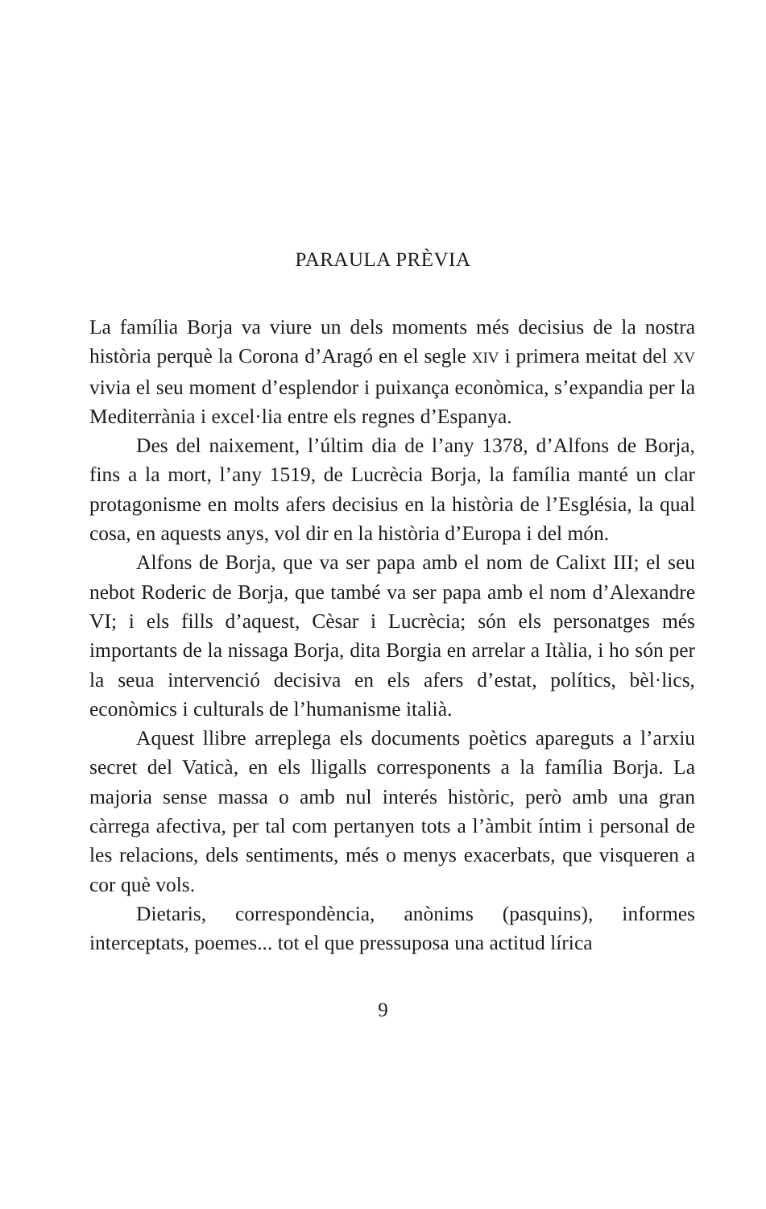PARAULA PRÈVIA
La família Borja va viure un dels moments més decisius de la nostra història perquè la Corona d’Aragó en el segle XIV i primera meitat del XV vivia el seu moment d’esplendor i puixança econòmica, s’expandia per la Mediterrània i excel·lia entre els regnes d’Espanya.
Des del naixement, l’últim dia de l’any 1378, d’Alfons de Borja, fins a la mort, l’any 1519, de Lucrècia Borja, la família manté un clar protagonisme en molts afers decisius en la història de l’Església, la qual cosa, en aquests anys, vol dir en la història d’Europa i del món.
Alfons de Borja, que va ser papa amb el nom de Calixt III; el seu nebot Roderic de Borja, que també va ser papa amb el nom d’Alexandre VI; i els fills d’aquest, Cèsar i Lucrècia; són els personatges més importants de la nissaga Borja, dita Borgia en arrelar a Itàlia, i ho són per la seua intervenció decisiva en els afers d’estat, polítics, bèl·lics, econòmics i culturals de l’humanisme italià.
Aquest llibre arreplega els documents poètics apareguts a l’arxiu secret del Vaticà, en els lligalls corresponents a la família Borja. La majoria sense massa o amb nul interés històric, però amb una gran càrrega afectiva, per tal com pertanyen tots a l’àmbit íntim i personal de les relacions, dels sentiments, més o menys exacerbats, que visqueren a cor què vols.
Dietaris, correspondència, anònims (pasquins), informes interceptats, poemes... tot el que pressuposa una actitud lírica
9